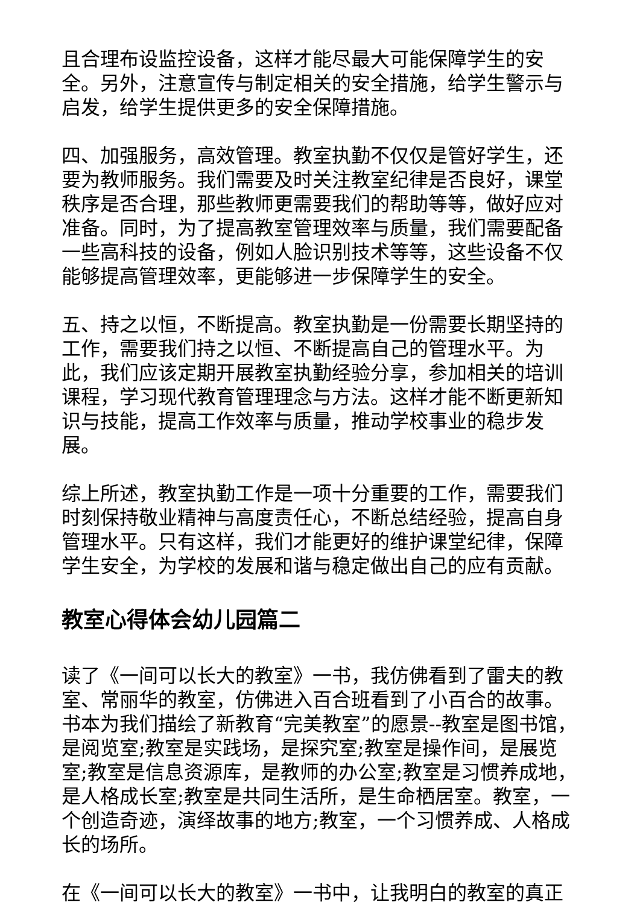且合理布设监控设备，这样才能尽最大可能保障学生的安全。另外，注意宣传与制定相关的安全措施，给学生警示与启发，给学生提供更多的安全保障措施。
四、加强服务，高效管理。教室执勤不仅仅是管好学生，还要为教师服务。我们需要及时关注教室纪律是否良好，课堂秩序是否合理，那些教师更需要我们的帮助等等，做好应对准备。同时，为了提高教室管理效率与质量，我们需要配备一些高科技的设备，例如人脸识别技术等等，这些设备不仅能够提高管理效率，更能够进一步保障学生的安全。
五、持之以恒，不断提高。教室执勤是一份需要长期坚持的工作，需要我们持之以恒、不断提高自己的管理水平。为此，我们应该定期开展教室执勤经验分享，参加相关的培训课程，学习现代教育管理理念与方法。这样才能不断更新知识与技能，提高工作效率与质量，推动学校事业的稳步发展。
综上所述，教室执勤工作是一项十分重要的工作，需要我们时刻保持敬业精神与高度责任心，不断总结经验，提高自身管理水平。只有这样，我们才能更好的维护课堂纪律，保障学生安全，为学校的发展和谐与稳定做出自己的应有贡献。
教室心得体会幼儿园篇二
读了《一间可以长大的教室》一书，我仿佛看到了雷夫的教室、常丽华的教室，仿佛进入百合班看到了小百合的故事。书本为我们描绘了新教育“完美教室”的愿景--教室是图书馆，是阅览室;教室是实践场，是探究室;教室是操作间，是展览室;教室是信息资源库，是教师的办公室;教室是习惯养成地，是人格成长室;教室是共同生活所，是生命栖居室。教室，一个创造奇迹，演绎故事的地方;教室，一个习惯养成、人格成长的场所。
在《一间可以长大的教室》一书中，让我明白的教室的真正